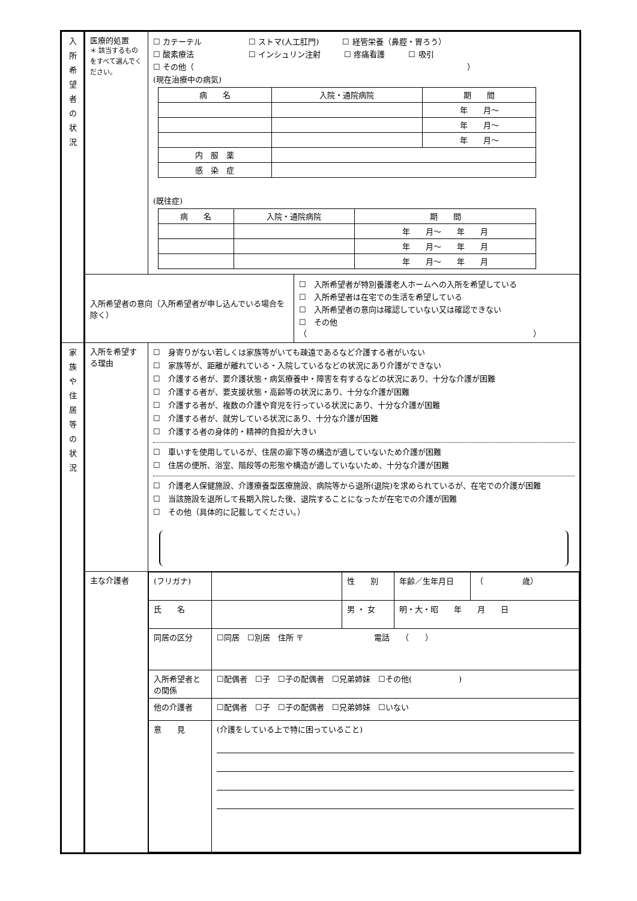| 入 所 希 望 者 の 状 況 | 医療的処置 ＊ 該当するものをすべて選んでください。 | ☐ カテーテル ☐ ストマ(人工肛門) ☐ 経管栄養（鼻腔・胃ろう） ☐ 酸素療法 ☐ インシュリン注射 ☐ 疼痛看護 ☐ 吸引 ☐ その他（ ） (現在治療中の病気) / 病 名 / 入院・通院病院 / 期 間 / / / / 年 月〜 / / / / 年 月〜 / / / / 年 月〜 / / 内 服 薬 / / / / 感 染 症 / / / (既往症) / 病 名 / 入院・通院病院 / 期 間 / / / / 年 月〜 年 月 / / / / 年 月〜 年 月 / / / / 年 月〜 年 月 / | |
| | 入所希望者の意向（入所希望者が申し込んでいる場合を除く） | | ☐ 入所希望者が特別養護老人ホームへの入所を希望している ☐ 入所希望者は在宅での生活を希望している ☐ 入所希望者の意向は確認していない又は確認できない ☐ その他（ ） |
| 家 族 や 住 居 等 の 状 況 | 入所を希望する理由 | ☐ 身寄りがない若しくは家族等がいても疎遠であるなど介護する者がいない ☐ 家族等が、距離が離れている・入院しているなどの状況にあり介護ができない ☐ 介護する者が、要介護状態・病気療養中・障害を有するなどの状況にあり、十分な介護が困難 ☐ 介護する者が、要支援状態・高齢等の状況にあり、十分な介護が困難 ☐ 介護する者が、複数の介護や育児を行っている状況にあり、十分な介護が困難 ☐ 介護する者が、就労している状況にあり、十分な介護が困難 ☐ 介護する者の身体的・精神的負担が大きい ☐ 車いすを使用しているが、住居の廊下等の構造が適していないため介護が困難 ☐ 住居の便所、浴室、階段等の形態や構造が適していないため、十分な介護が困難 ☐ 介護老人保健施設、介護療養型医療施設、病院等から退所(退院)を求められているが、在宅での介護が困難 ☐ 当該施設を退所して長期入院した後、退院することになったが在宅での介護が困難 ☐ その他（具体的に記載してください。） | |
| | 主な介護者 | / (フリガナ) / / 性 別 / 年齢／生年月日 / （ 歳） / / 氏 名 / / 男 ・ 女 / 明・大・昭 年 月 日 / / / 同居の区分 / ☐同居 ☐別居 住所 〒 電話 （ ） / / / / / 入所希望者との関係 / ☐配偶者 ☐子 ☐子の配偶者 ☐兄弟姉妹 ☐その他( ) / / / / / 他の介護者 / ☐配偶者 ☐子 ☐子の配偶者 ☐兄弟姉妹 ☐いない / / / / / 意 見 / (介護をしている上で特に困っていること) / / / / | |